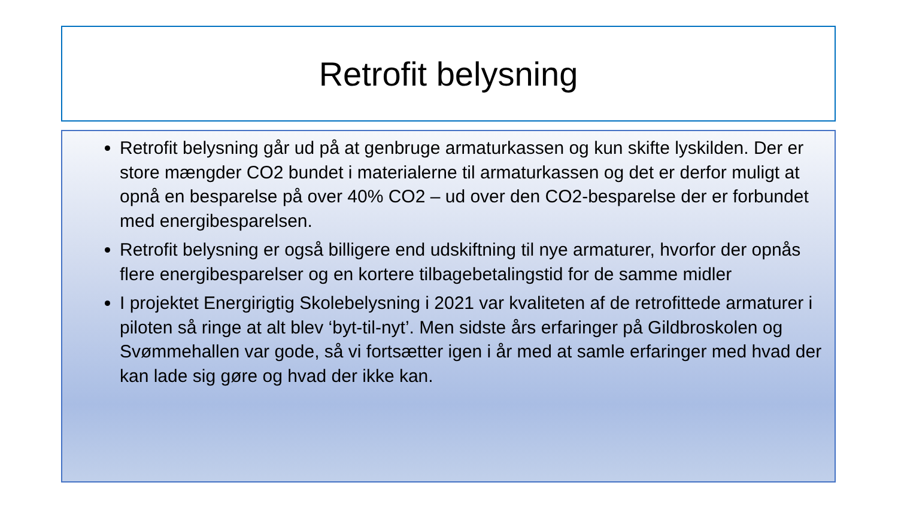Retrofit belysning
Retrofit belysning går ud på at genbruge armaturkassen og kun skifte lyskilden. Der er store mængder CO2 bundet i materialerne til armaturkassen og det er derfor muligt at opnå en besparelse på over 40% CO2 – ud over den CO2-besparelse der er forbundet med energibesparelsen.
Retrofit belysning er også billigere end udskiftning til nye armaturer, hvorfor der opnås flere energibesparelser og en kortere tilbagebetalingstid for de samme midler
I projektet Energirigtig Skolebelysning i 2021 var kvaliteten af de retrofittede armaturer i piloten så ringe at alt blev ‘byt-til-nyt’. Men sidste års erfaringer på Gildbroskolen og Svømmehallen var gode, så vi fortsætter igen i år med at samle erfaringer med hvad der kan lade sig gøre og hvad der ikke kan.